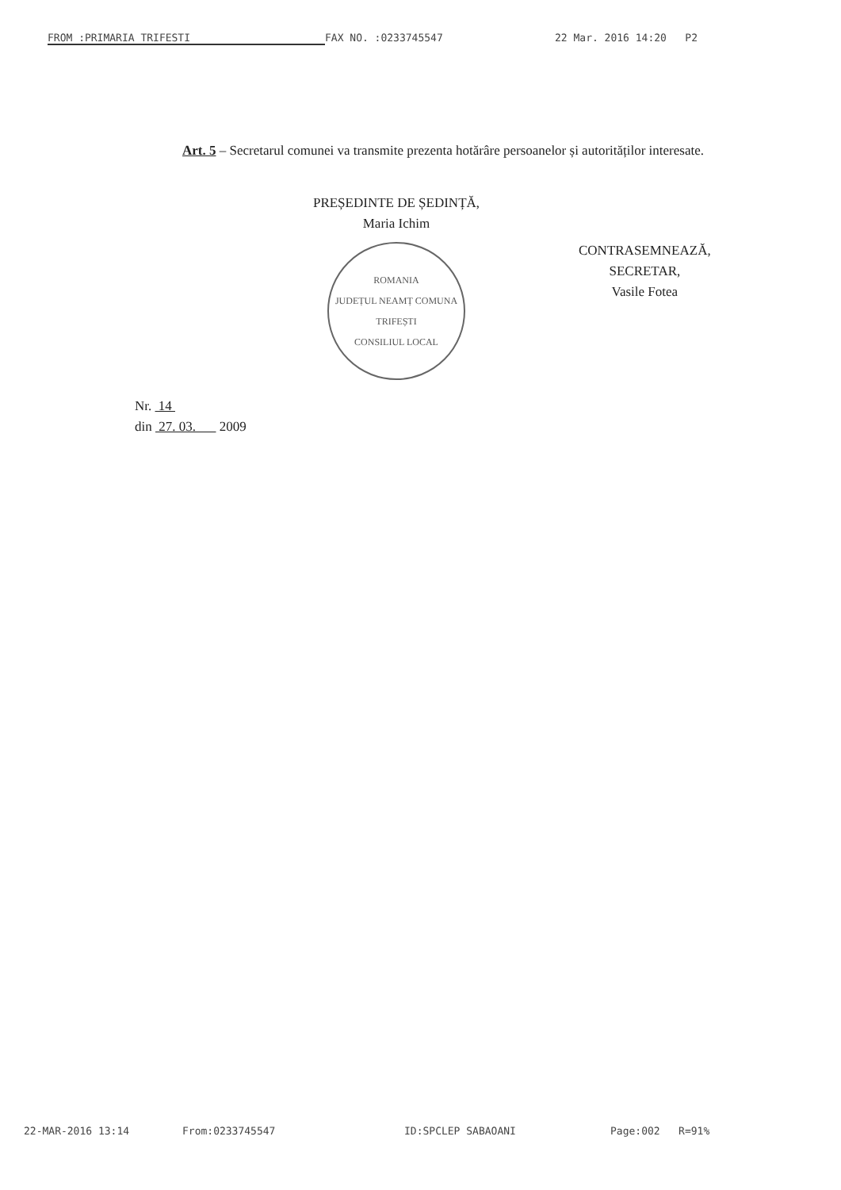FROM :PRIMARIA TRIFESTI FAX NO. :0233745547 22 Mar. 2016 14:20 P2
Art. 5 – Secretarul comunei va transmite prezenta hotărâre persoanelor și autorităților interesate.
PREȘEDINTE DE ȘEDINȚĂ,
Maria Ichim
ROMANIA
JUDEȚUL NEAMȚ COMUNA TRIFEȘTI
CONSILIUL LOCAL
CONTRASEMNEAZĂ,
SECRETAR,
Vasile Fotea
Nr. 14
din 27. 03. 2009
22-MAR-2016 13:14 From:0233745547 ID:SPCLEP SABAOANI Page:002 R=91%